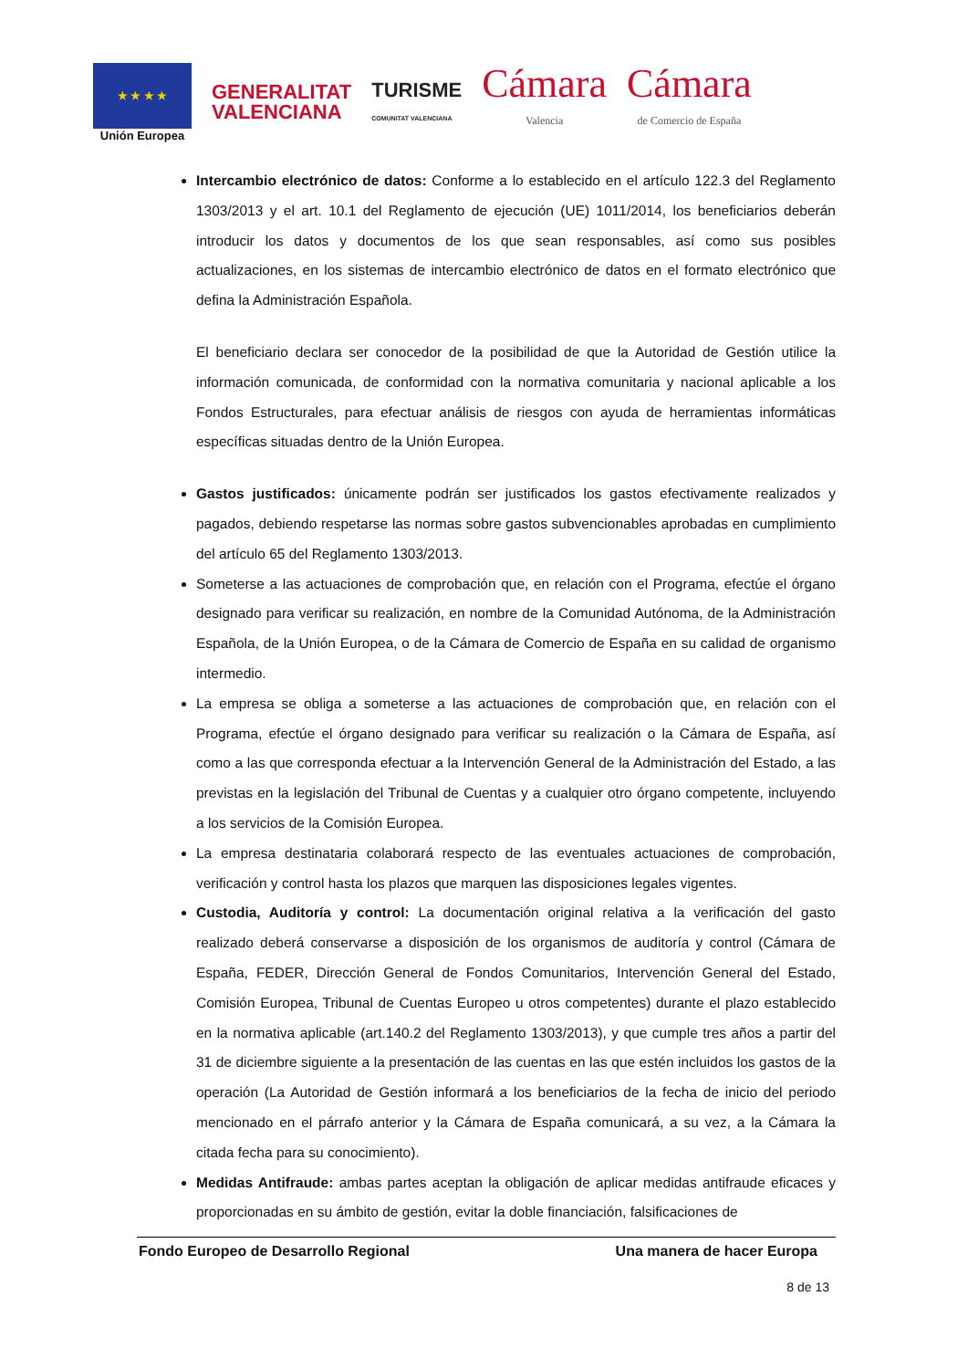★ ★ ★ ★
Unión Europea
GENERALITAT
VALENCIANA
TURISME
COMUNITAT VALENCIANA
Cámara
Valencia
Cámara
de Comercio de España
Intercambio electrónico de datos: Conforme a lo establecido en el artículo 122.3 del Reglamento 1303/2013 y el art. 10.1 del Reglamento de ejecución (UE) 1011/2014, los beneficiarios deberán introducir los datos y documentos de los que sean responsables, así como sus posibles actualizaciones, en los sistemas de intercambio electrónico de datos en el formato electrónico que defina la Administración Española.
El beneficiario declara ser conocedor de la posibilidad de que la Autoridad de Gestión utilice la información comunicada, de conformidad con la normativa comunitaria y nacional aplicable a los Fondos Estructurales, para efectuar análisis de riesgos con ayuda de herramientas informáticas específicas situadas dentro de la Unión Europea.
Gastos justificados: únicamente podrán ser justificados los gastos efectivamente realizados y pagados, debiendo respetarse las normas sobre gastos subvencionables aprobadas en cumplimiento del artículo 65 del Reglamento 1303/2013.
Someterse a las actuaciones de comprobación que, en relación con el Programa, efectúe el órgano designado para verificar su realización, en nombre de la Comunidad Autónoma, de la Administración Española, de la Unión Europea, o de la Cámara de Comercio de España en su calidad de organismo intermedio.
La empresa se obliga a someterse a las actuaciones de comprobación que, en relación con el Programa, efectúe el órgano designado para verificar su realización o la Cámara de España, así como a las que corresponda efectuar a la Intervención General de la Administración del Estado, a las previstas en la legislación del Tribunal de Cuentas y a cualquier otro órgano competente, incluyendo a los servicios de la Comisión Europea.
La empresa destinataria colaborará respecto de las eventuales actuaciones de comprobación, verificación y control hasta los plazos que marquen las disposiciones legales vigentes.
Custodia, Auditoría y control: La documentación original relativa a la verificación del gasto realizado deberá conservarse a disposición de los organismos de auditoría y control (Cámara de España, FEDER, Dirección General de Fondos Comunitarios, Intervención General del Estado, Comisión Europea, Tribunal de Cuentas Europeo u otros competentes) durante el plazo establecido en la normativa aplicable (art.140.2 del Reglamento 1303/2013), y que cumple tres años a partir del 31 de diciembre siguiente a la presentación de las cuentas en las que estén incluidos los gastos de la operación (La Autoridad de Gestión informará a los beneficiarios de la fecha de inicio del periodo mencionado en el párrafo anterior y la Cámara de España comunicará, a su vez, a la Cámara la citada fecha para su conocimiento).
Medidas Antifraude: ambas partes aceptan la obligación de aplicar medidas antifraude eficaces y proporcionadas en su ámbito de gestión, evitar la doble financiación, falsificaciones de
Fondo Europeo de Desarrollo Regional Una manera de hacer Europa
8 de 13